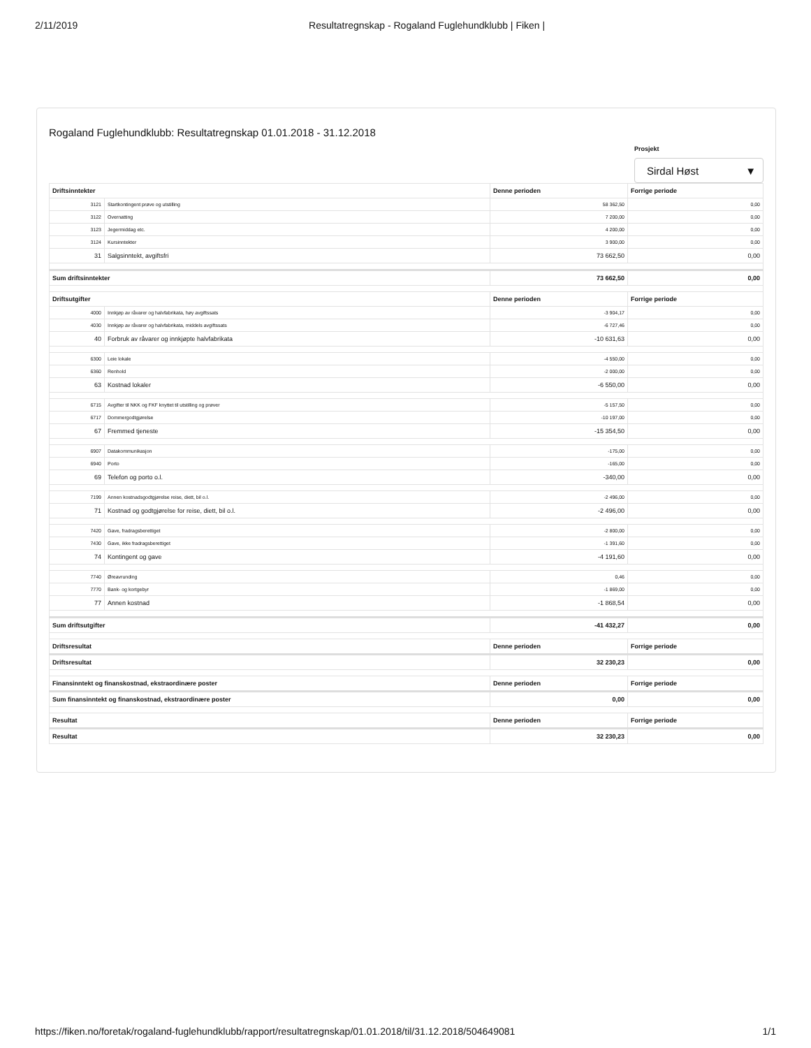2/11/2019 Resultatregnskap - Rogaland Fuglehundklubb | Fiken |
Rogaland Fuglehundklubb: Resultatregnskap 01.01.2018 - 31.12.2018
Prosjekt
Sirdal Høst ▼
| Driftsinntekter | | Denne perioden | Forrige periode |
| --- | --- | --- | --- |
| 3121 | Startkontingent prøve og utstilling | 58 362,50 | 0,00 |
| 3122 | Overnatting | 7 200,00 | 0,00 |
| 3123 | Jegermiddag etc. | 4 200,00 | 0,00 |
| 3124 | Kursinntekter | 3 900,00 | 0,00 |
| 31 | Salgsinntekt, avgiftsfri | 73 662,50 | 0,00 |
| Sum driftsinntekter | | 73 662,50 | 0,00 |
| Driftsutgifter | | Denne perioden | Forrige periode |
| 4000 | Innkjøp av råvarer og halvfabrikata, høy avgiftssats | -3 904,17 | 0,00 |
| 4030 | Innkjøp av råvarer og halvfabrikata, middels avgiftssats | -6 727,46 | 0,00 |
| 40 | Forbruk av råvarer og innkjøpte halvfabrikata | -10 631,63 | 0,00 |
| 6300 | Leie lokale | -4 550,00 | 0,00 |
| 6360 | Renhold | -2 000,00 | 0,00 |
| 63 | Kostnad lokaler | -6 550,00 | 0,00 |
| 6715 | Avgifter til NKK og FKF knyttet til utstilling og prøver | -5 157,50 | 0,00 |
| 6717 | Dommergodtgjørelse | -10 197,00 | 0,00 |
| 67 | Fremmed tjeneste | -15 354,50 | 0,00 |
| 6907 | Datakommunikasjon | -175,00 | 0,00 |
| 6940 | Porto | -165,00 | 0,00 |
| 69 | Telefon og porto o.l. | -340,00 | 0,00 |
| 7199 | Annen kostnadsgodtgjørelse reise, diett, bil o.l. | -2 496,00 | 0,00 |
| 71 | Kostnad og godtgjørelse for reise, diett, bil o.l. | -2 496,00 | 0,00 |
| 7420 | Gave, fradragsberettiget | -2 800,00 | 0,00 |
| 7430 | Gave, ikke fradragsberettiget | -1 391,60 | 0,00 |
| 74 | Kontingent og gave | -4 191,60 | 0,00 |
| 7740 | Øreavrunding | 0,46 | 0,00 |
| 7770 | Bank- og kortgebyr | -1 869,00 | 0,00 |
| 77 | Annen kostnad | -1 868,54 | 0,00 |
| Sum driftsutgifter | | -41 432,27 | 0,00 |
| Driftsresultat | | Denne perioden | Forrige periode |
| Driftsresultat | | 32 230,23 | 0,00 |
| Finansinntekt og finanskostnad, ekstraordinære poster | | Denne perioden | Forrige periode |
| Sum finansinntekt og finanskostnad, ekstraordinære poster | | 0,00 | 0,00 |
| Resultat | | Denne perioden | Forrige periode |
| Resultat | | 32 230,23 | 0,00 |
https://fiken.no/foretak/rogaland-fuglehundklubb/rapport/resultatregnskap/01.01.2018/til/31.12.2018/504649081 1/1